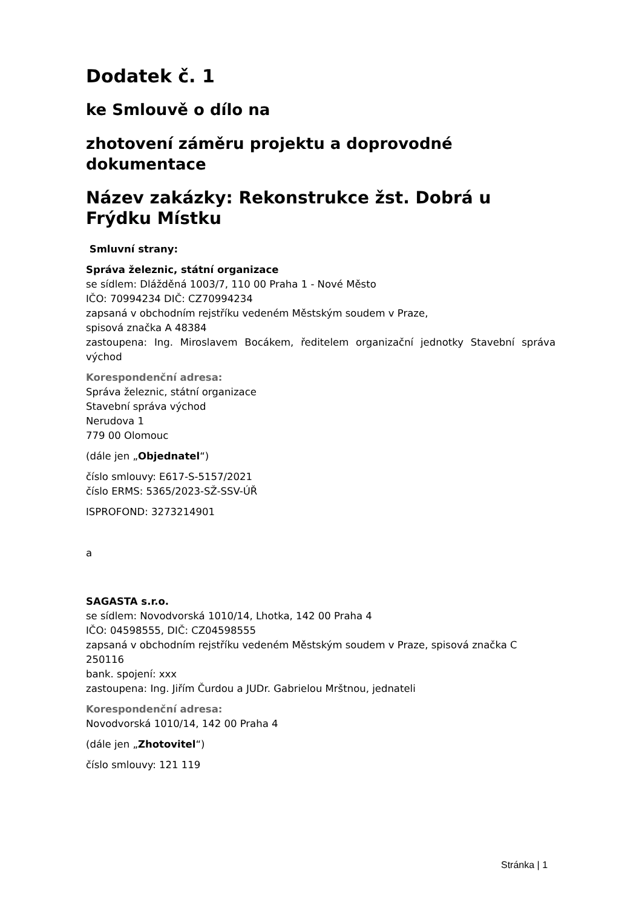Dodatek č. 1
ke Smlouvě o dílo na
zhotovení záměru projektu a doprovodné dokumentace
Název zakázky: Rekonstrukce žst. Dobrá u Frýdku Místku
Smluvní strany:
Správa železnic, státní organizace
se sídlem: Dlážděná 1003/7, 110 00 Praha 1 - Nové Město
IČO: 70994234 DIČ: CZ70994234
zapsaná v obchodním rejstříku vedeném Městským soudem v Praze,
spisová značka A 48384
zastoupena: Ing. Miroslavem Bocákem, ředitelem organizační jednotky Stavební správa východ
Korespondenční adresa:
Správa železnic, státní organizace
Stavební správa východ
Nerudova 1
779 00 Olomouc
(dále jen „Objednatel“)
číslo smlouvy: E617-S-5157/2021
číslo ERMS: 5365/2023-SŽ-SSV-ÚŘ
ISPROFOND: 3273214901
a
SAGASTA s.r.o.
se sídlem: Novodvorská 1010/14, Lhotka, 142 00 Praha 4
IČO: 04598555, DIČ: CZ04598555
zapsaná v obchodním rejstříku vedeném Městským soudem v Praze, spisová značka C 250116
bank. spojení: xxx
zastoupena: Ing. Jiřím Čurdou a JUDr. Gabrielou Mrštnou, jednateli
Korespondenční adresa:
Novodvorská 1010/14, 142 00 Praha 4
(dále jen „Zhotovitel“)
číslo smlouvy: 121 119
Stránka | 1